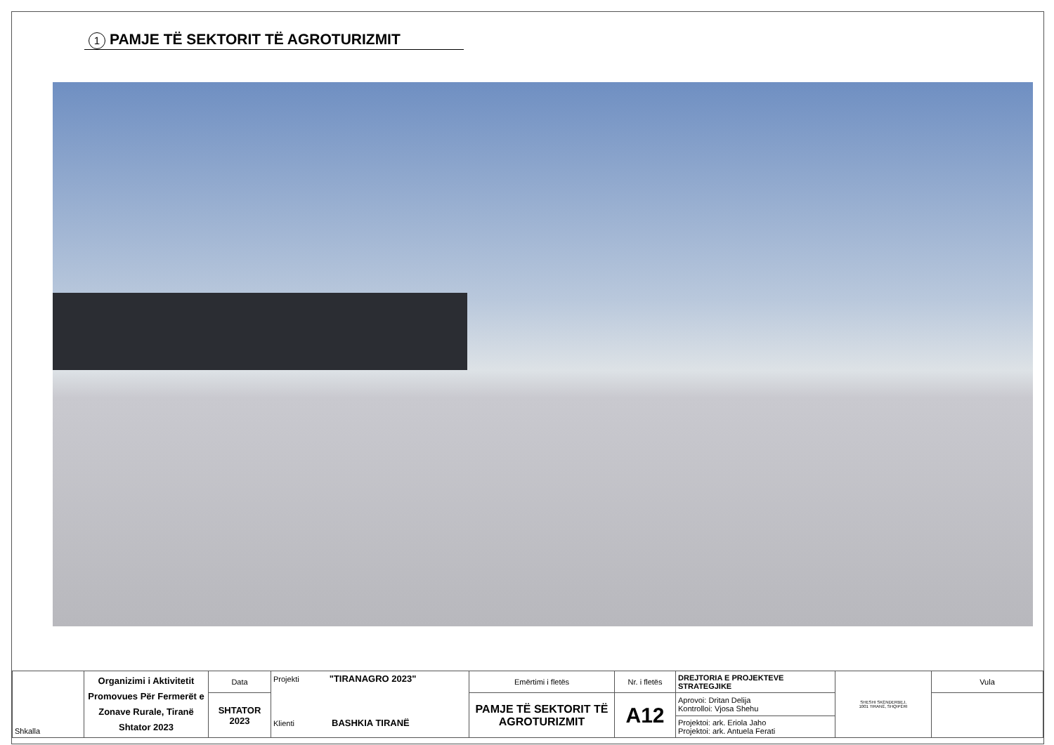1 PAMJE TË SEKTORIT TË AGROTURIZMIT
| Shkalla | Organizimi i Aktivitetit Promovues Për Fermerët e Zonave Rurale, Tiranë Shtator 2023 | Data | Projekti "TIRANAGRO 2023" Klienti BASHKIA TIRANË | Emërtimi i fletës | Nr. i fletës | DREJTORIA E PROJEKTEVE STRATEGJIKE | SHESHI SKËNDERBEJ, 1001 TIRANË, SHQIPËRI | Vula |
| | | SHTATOR 2023 | | PAMJE TË SEKTORIT TË AGROTURIZMIT | A12 | Aprovoi: Dritan Delija Kontrolloi: Vjosa Shehu | | |
| | | | | | | Projektoi: ark. Eriola Jaho Projektoi: ark. Antuela Ferati | | |